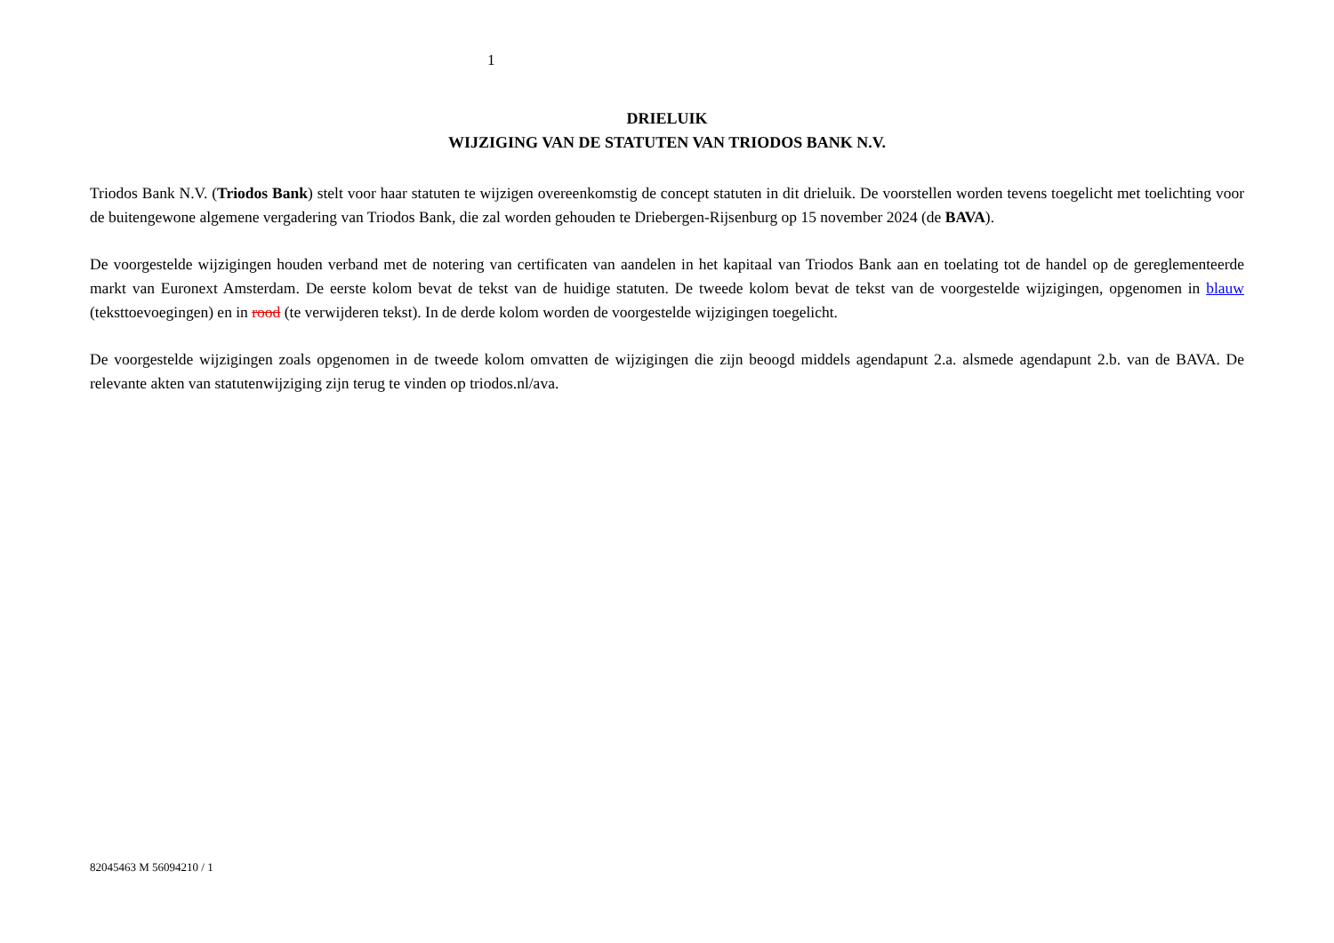1
DRIELUIK
WIJZIGING VAN DE STATUTEN VAN TRIODOS BANK N.V.
Triodos Bank N.V. (Triodos Bank) stelt voor haar statuten te wijzigen overeenkomstig de concept statuten in dit drieluik. De voorstellen worden tevens toegelicht met toelichting voor de buitengewone algemene vergadering van Triodos Bank, die zal worden gehouden te Driebergen-Rijsenburg op 15 november 2024 (de BAVA).
De voorgestelde wijzigingen houden verband met de notering van certificaten van aandelen in het kapitaal van Triodos Bank aan en toelating tot de handel op de gereglementeerde markt van Euronext Amsterdam. De eerste kolom bevat de tekst van de huidige statuten. De tweede kolom bevat de tekst van de voorgestelde wijzigingen, opgenomen in blauw (teksttoevoegingen) en in rood (te verwijderen tekst). In de derde kolom worden de voorgestelde wijzigingen toegelicht.
De voorgestelde wijzigingen zoals opgenomen in de tweede kolom omvatten de wijzigingen die zijn beoogd middels agendapunt 2.a. alsmede agendapunt 2.b. van de BAVA. De relevante akten van statutenwijziging zijn terug te vinden op triodos.nl/ava.
82045463 M 56094210 / 1